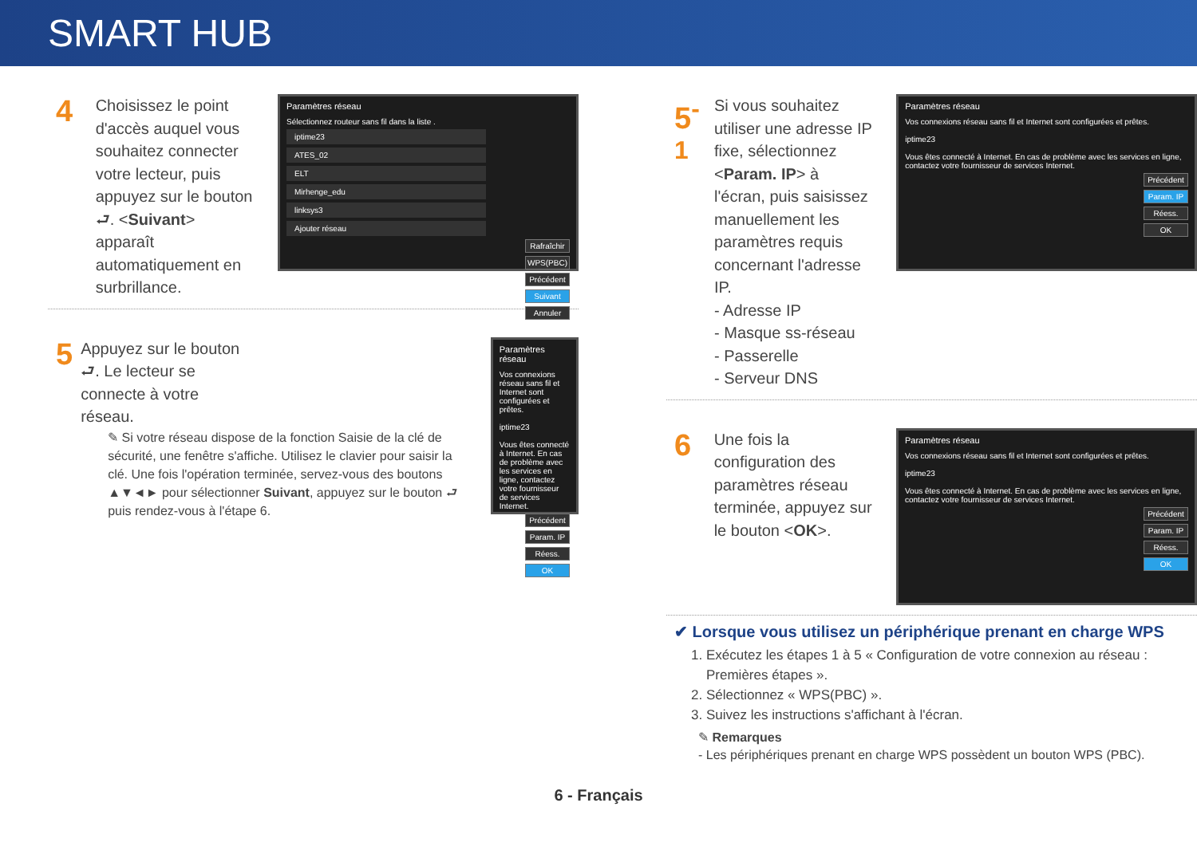SMART HUB
4
Choisissez le point d'accès auquel vous souhaitez connecter votre lecteur, puis appuyez sur le bouton ⮐. <Suivant> apparaît automatiquement en surbrillance.
Paramètres réseau
Sélectionnez routeur sans fil dans la liste .
iptime23
ATES_02
ELT
Mirhenge_edu
linksys3
Ajouter réseau
Rafraîchir
WPS(PBC)
Précédent
Suivant
Annuler
5
Appuyez sur le bouton ⮐. Le lecteur se connecte à votre réseau.
✎ Si votre réseau dispose de la fonction Saisie de la clé de sécurité, une fenêtre s'affiche. Utilisez le clavier pour saisir la clé. Une fois l'opération terminée, servez-vous des boutons ▲▼◄► pour sélectionner Suivant, appuyez sur le bouton ⮐ puis rendez-vous à l'étape 6.
Paramètres réseau
Vos connexions réseau sans fil et Internet sont configurées et prêtes.
iptime23
Vous êtes connecté à Internet. En cas de problème avec les services en ligne, contactez votre fournisseur de services Internet.
Précédent
Param. IP
Réess.
OK
5<sup>-1</sup>
Si vous souhaitez utiliser une adresse IP fixe, sélectionnez <Param. IP> à l'écran, puis saisissez manuellement les paramètres requis concernant l'adresse IP.
- Adresse IP
- Masque ss-réseau
- Passerelle
- Serveur DNS
Paramètres réseau
Vos connexions réseau sans fil et Internet sont configurées et prêtes.
iptime23
Vous êtes connecté à Internet. En cas de problème avec les services en ligne, contactez votre fournisseur de services Internet.
Précédent
Param. IP
Réess.
OK
6
Une fois la configuration des paramètres réseau terminée, appuyez sur le bouton <OK>.
Paramètres réseau
Vos connexions réseau sans fil et Internet sont configurées et prêtes.
iptime23
Vous êtes connecté à Internet. En cas de problème avec les services en ligne, contactez votre fournisseur de services Internet.
Précédent
Param. IP
Réess.
OK
✔ Lorsque vous utilisez un périphérique prenant en charge WPS
1. Exécutez les étapes 1 à 5 « Configuration de votre connexion au réseau : Premières étapes ».
2. Sélectionnez « WPS(PBC) ».
3. Suivez les instructions s'affichant à l'écran.
✎ Remarques
- Les périphériques prenant en charge WPS possèdent un bouton WPS (PBC).
6 - Français